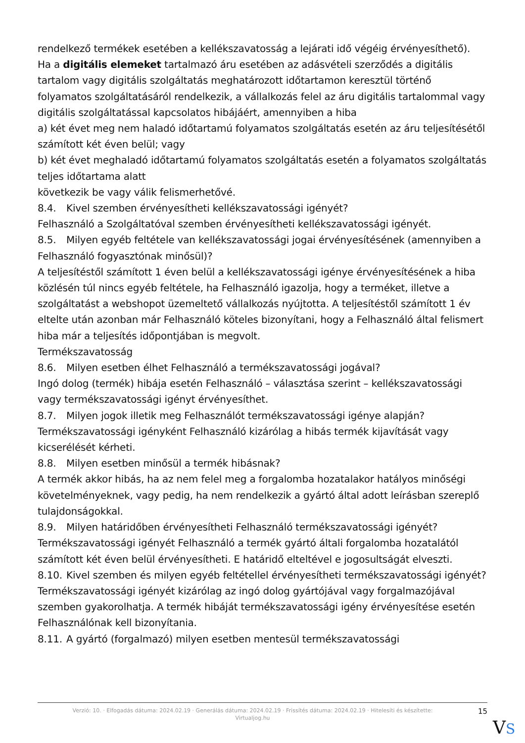rendelkező termékek esetében a kellékszavatosság a lejárati idő végéig érvényesíthető).
Ha a digitális elemeket tartalmazó áru esetében az adásvételi szerződés a digitális tartalom vagy digitális szolgáltatás meghatározott időtartamon keresztül történő folyamatos szolgáltatásáról rendelkezik, a vállalkozás felel az áru digitális tartalommal vagy digitális szolgáltatással kapcsolatos hibájáért, amennyiben a hiba
a) két évet meg nem haladó időtartamú folyamatos szolgáltatás esetén az áru teljesítésétől számított két éven belül; vagy
b) két évet meghaladó időtartamú folyamatos szolgáltatás esetén a folyamatos szolgáltatás teljes időtartama alatt
következik be vagy válik felismerhetővé.
8.4. Kivel szemben érvényesítheti kellékszavatossági igényét?
Felhasználó a Szolgáltatóval szemben érvényesítheti kellékszavatossági igényét.
8.5. Milyen egyéb feltétele van kellékszavatossági jogai érvényesítésének (amennyiben a Felhasználó fogyasztónak minősül)?
A teljesítéstől számított 1 éven belül a kellékszavatossági igénye érvényesítésének a hiba közlésén túl nincs egyéb feltétele, ha Felhasználó igazolja, hogy a terméket, illetve a szolgáltatást a webshopot üzemeltető vállalkozás nyújtotta. A teljesítéstől számított 1 év eltelte után azonban már Felhasználó köteles bizonyítani, hogy a Felhasználó által felismert hiba már a teljesítés időpontjában is megvolt.
Termékszavatosság
8.6. Milyen esetben élhet Felhasználó a termékszavatossági jogával?
Ingó dolog (termék) hibája esetén Felhasználó – választása szerint – kellékszavatossági vagy termékszavatossági igényt érvényesíthet.
8.7. Milyen jogok illetik meg Felhasználót termékszavatossági igénye alapján?
Termékszavatossági igényként Felhasználó kizárólag a hibás termék kijavítását vagy kicserélését kérheti.
8.8. Milyen esetben minősül a termék hibásnak?
A termék akkor hibás, ha az nem felel meg a forgalomba hozatalakor hatályos minőségi követelményeknek, vagy pedig, ha nem rendelkezik a gyártó által adott leírásban szereplő tulajdonságokkal.
8.9. Milyen határidőben érvényesítheti Felhasználó termékszavatossági igényét?
Termékszavatossági igényét Felhasználó a termék gyártó általi forgalomba hozatalától számított két éven belül érvényesítheti. E határidő elteltével e jogosultságát elveszti.
8.10. Kivel szemben és milyen egyéb feltétellel érvényesítheti termékszavatossági igényét?
Termékszavatossági igényét kizárólag az ingó dolog gyártójával vagy forgalmazójával szemben gyakorolhatja. A termék hibáját termékszavatossági igény érvényesítése esetén Felhasználónak kell bizonyítania.
8.11. A gyártó (forgalmazó) milyen esetben mentesül termékszavatossági
Verzió: 10. · Elfogadás dátuma: 2024.02.19 · Generálás dátuma: 2024.02.19 · Frissítés dátuma: 2024.02.19 · Hitelesíti és készítette:
Virtualjog.hu
15
VS